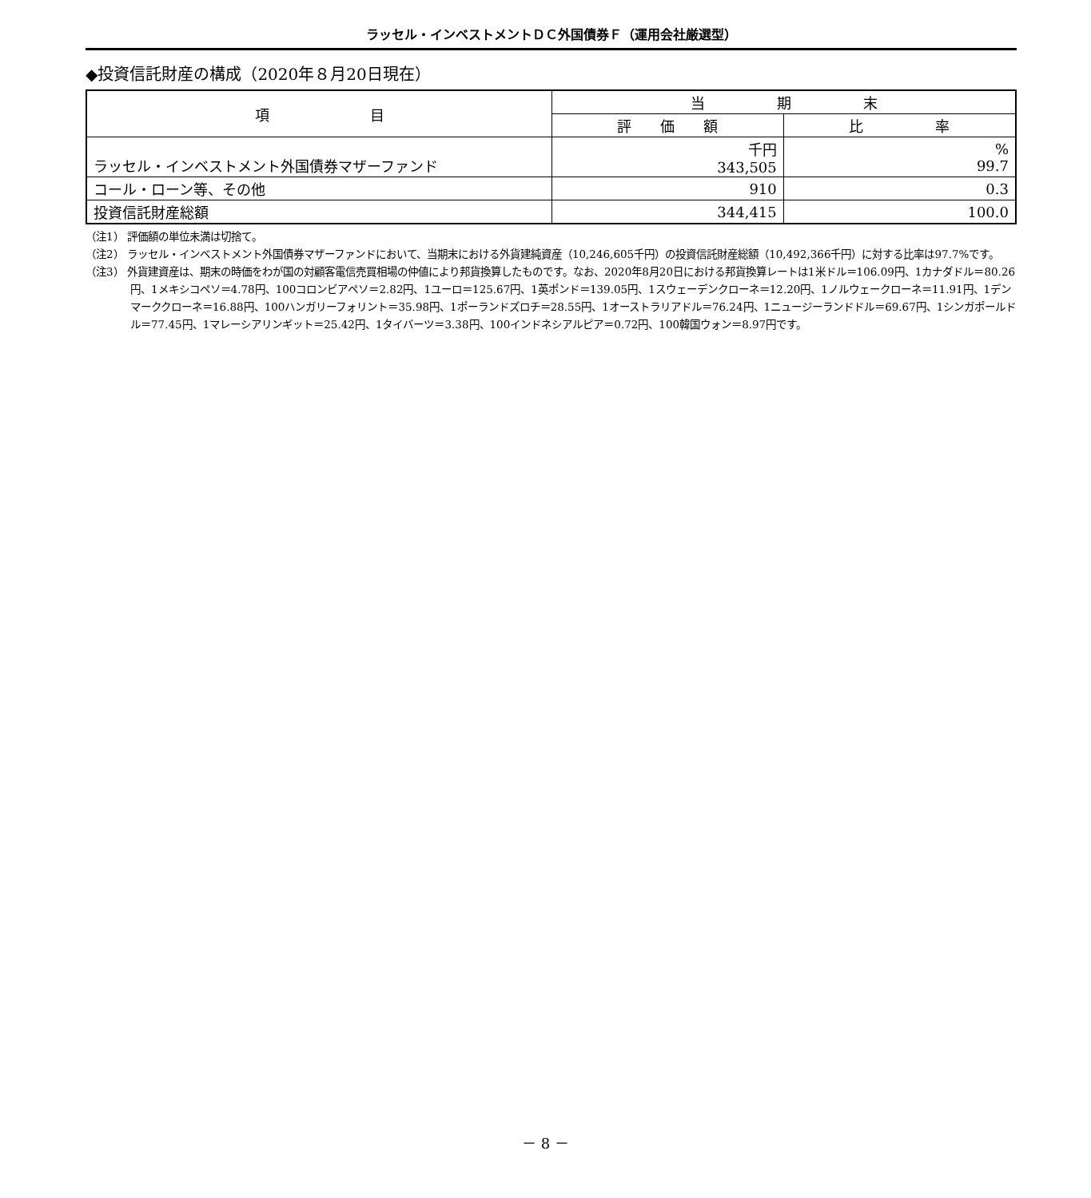ラッセル・インベストメントＤＣ外国債券Ｆ（運用会社厳選型）
◆投資信託財産の構成（2020年８月20日現在）
| 項 目 | 当 期 末 | |
| --- | --- | --- |
| | 評 価 額 | 比 率 |
| ラッセル・インベストメント外国債券マザーファンド | 千円 343,505 | % 99.7 |
| コール・ローン等、その他 | 910 | 0.3 |
| 投資信託財産総額 | 344,415 | 100.0 |
（注1） 評価額の単位未満は切捨て。
（注2） ラッセル・インベストメント外国債券マザーファンドにおいて、当期末における外貨建純資産（10,246,605千円）の投資信託財産総額（10,492,366千円）に対する比率は97.7%です。
（注3） 外貨建資産は、期末の時価をわが国の対顧客電信売買相場の仲値により邦貨換算したものです。なお、2020年8月20日における邦貨換算レートは1米ドル＝106.09円、1カナダドル＝80.26円、1メキシコペソ＝4.78円、100コロンビアペソ＝2.82円、1ユーロ＝125.67円、1英ポンド＝139.05円、1スウェーデンクローネ＝12.20円、1ノルウェークローネ＝11.91円、1デンマーククローネ＝16.88円、100ハンガリーフォリント＝35.98円、1ポーランドズロチ＝28.55円、1オーストラリアドル＝76.24円、1ニュージーランドドル＝69.67円、1シンガポールドル＝77.45円、1マレーシアリンギット＝25.42円、1タイバーツ＝3.38円、100インドネシアルピア＝0.72円、100韓国ウォン＝8.97円です。
－ 8 －